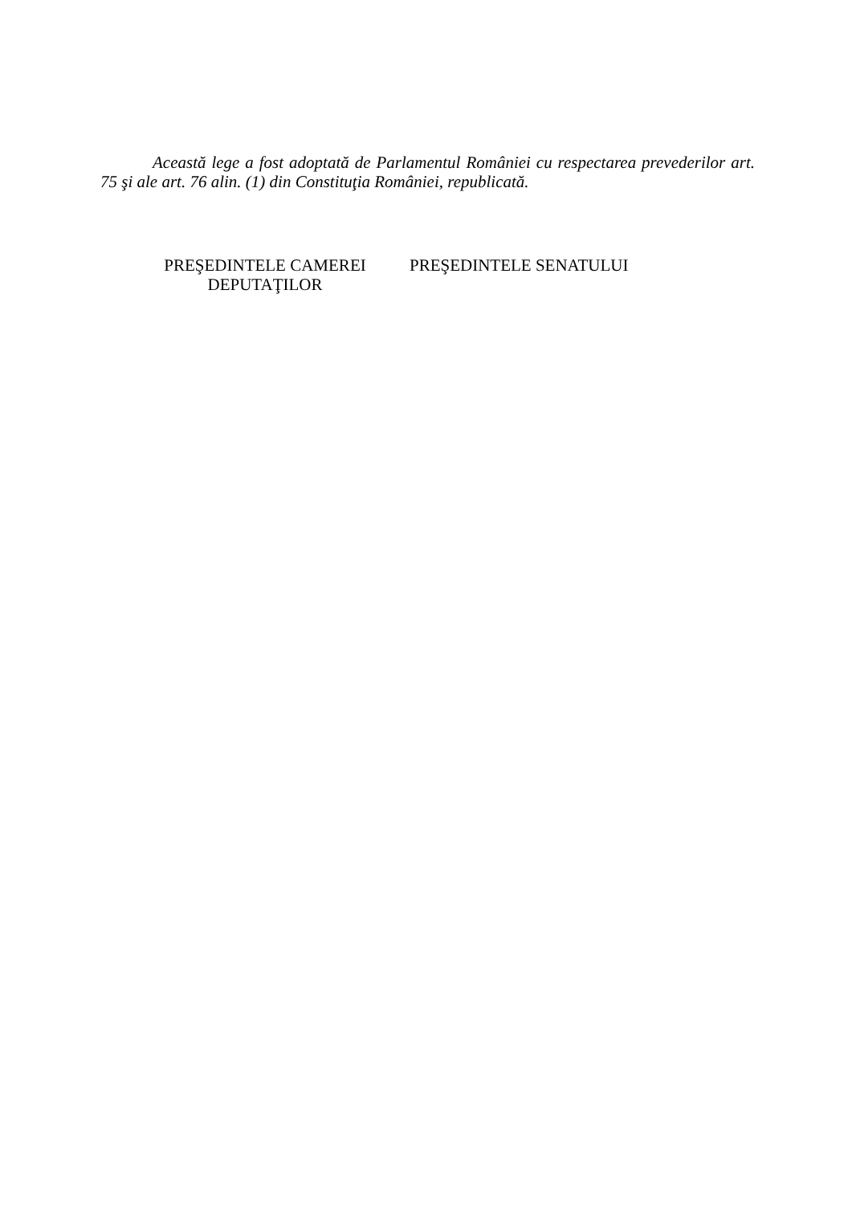Această lege a fost adoptată de Parlamentul României cu respectarea prevederilor art. 75 şi ale art. 76 alin. (1) din Constituţia României, republicată.
PREŞEDINTELE CAMEREI DEPUTAŢILOR
PREŞEDINTELE SENATULUI